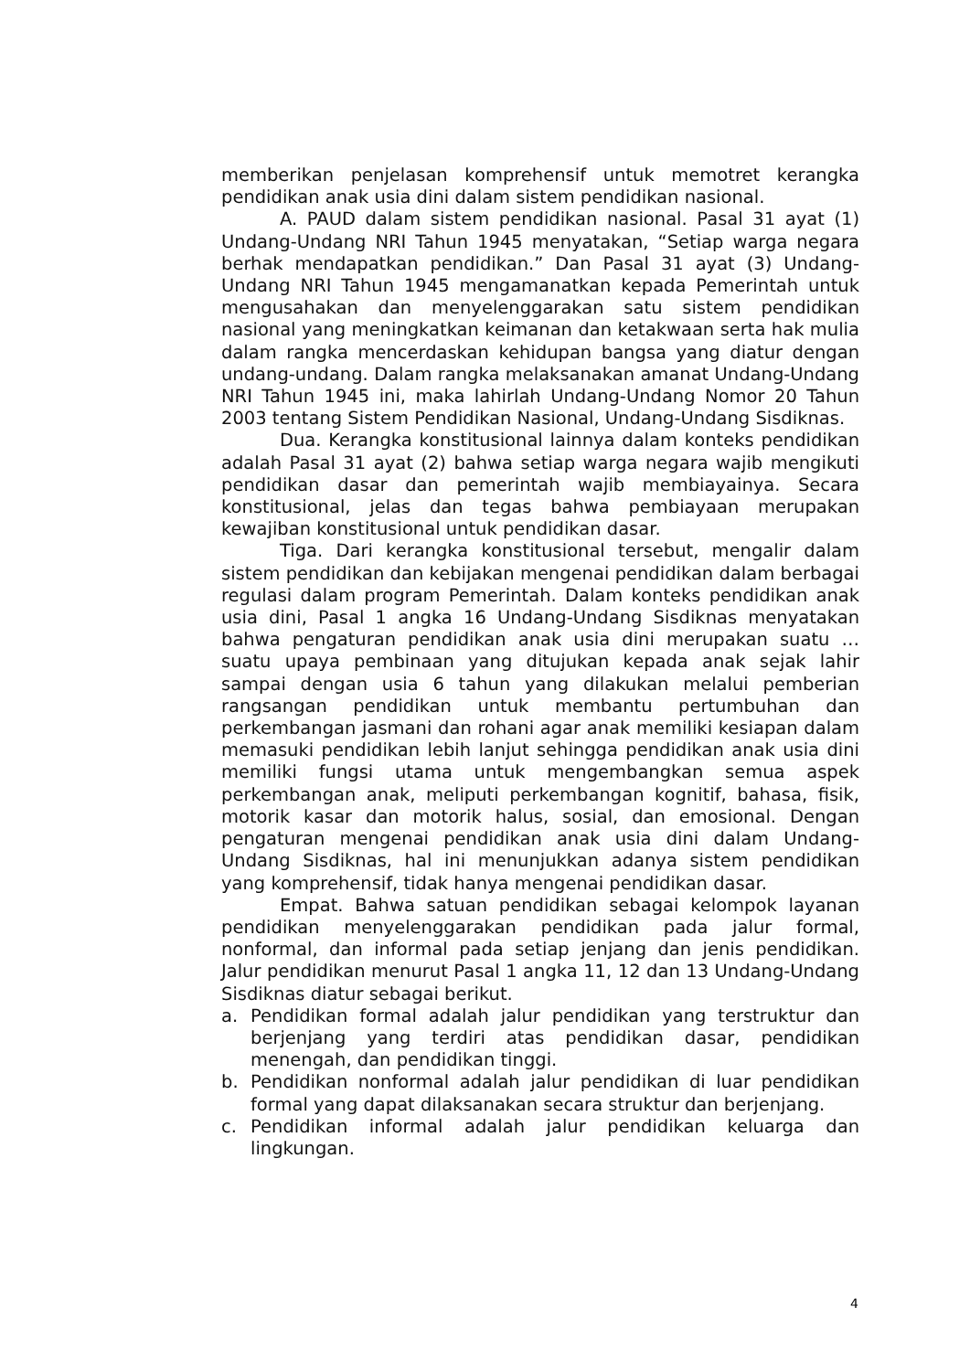memberikan penjelasan komprehensif untuk memotret kerangka pendidikan anak usia dini dalam sistem pendidikan nasional.
A. PAUD dalam sistem pendidikan nasional. Pasal 31 ayat (1) Undang-Undang NRI Tahun 1945 menyatakan, “Setiap warga negara berhak mendapatkan pendidikan.” Dan Pasal 31 ayat (3) Undang-Undang NRI Tahun 1945 mengamanatkan kepada Pemerintah untuk mengusahakan dan menyelenggarakan satu sistem pendidikan nasional yang meningkatkan keimanan dan ketakwaan serta hak mulia dalam rangka mencerdaskan kehidupan bangsa yang diatur dengan undang-undang. Dalam rangka melaksanakan amanat Undang-Undang NRI Tahun 1945 ini, maka lahirlah Undang-Undang Nomor 20 Tahun 2003 tentang Sistem Pendidikan Nasional, Undang-Undang Sisdiknas.
Dua. Kerangka konstitusional lainnya dalam konteks pendidikan adalah Pasal 31 ayat (2) bahwa setiap warga negara wajib mengikuti pendidikan dasar dan pemerintah wajib membiayainya. Secara konstitusional, jelas dan tegas bahwa pembiayaan merupakan kewajiban konstitusional untuk pendidikan dasar.
Tiga. Dari kerangka konstitusional tersebut, mengalir dalam sistem pendidikan dan kebijakan mengenai pendidikan dalam berbagai regulasi dalam program Pemerintah. Dalam konteks pendidikan anak usia dini, Pasal 1 angka 16 Undang-Undang Sisdiknas menyatakan bahwa pengaturan pendidikan anak usia dini merupakan suatu … suatu upaya pembinaan yang ditujukan kepada anak sejak lahir sampai dengan usia 6 tahun yang dilakukan melalui pemberian rangsangan pendidikan untuk membantu pertumbuhan dan perkembangan jasmani dan rohani agar anak memiliki kesiapan dalam memasuki pendidikan lebih lanjut sehingga pendidikan anak usia dini memiliki fungsi utama untuk mengembangkan semua aspek perkembangan anak, meliputi perkembangan kognitif, bahasa, fisik, motorik kasar dan motorik halus, sosial, dan emosional. Dengan pengaturan mengenai pendidikan anak usia dini dalam Undang-Undang Sisdiknas, hal ini menunjukkan adanya sistem pendidikan yang komprehensif, tidak hanya mengenai pendidikan dasar.
Empat. Bahwa satuan pendidikan sebagai kelompok layanan pendidikan menyelenggarakan pendidikan pada jalur formal, nonformal, dan informal pada setiap jenjang dan jenis pendidikan. Jalur pendidikan menurut Pasal 1 angka 11, 12 dan 13 Undang-Undang Sisdiknas diatur sebagai berikut.
a. Pendidikan formal adalah jalur pendidikan yang terstruktur dan berjenjang yang terdiri atas pendidikan dasar, pendidikan menengah, dan pendidikan tinggi.
b. Pendidikan nonformal adalah jalur pendidikan di luar pendidikan formal yang dapat dilaksanakan secara struktur dan berjenjang.
c. Pendidikan informal adalah jalur pendidikan keluarga dan lingkungan.
4